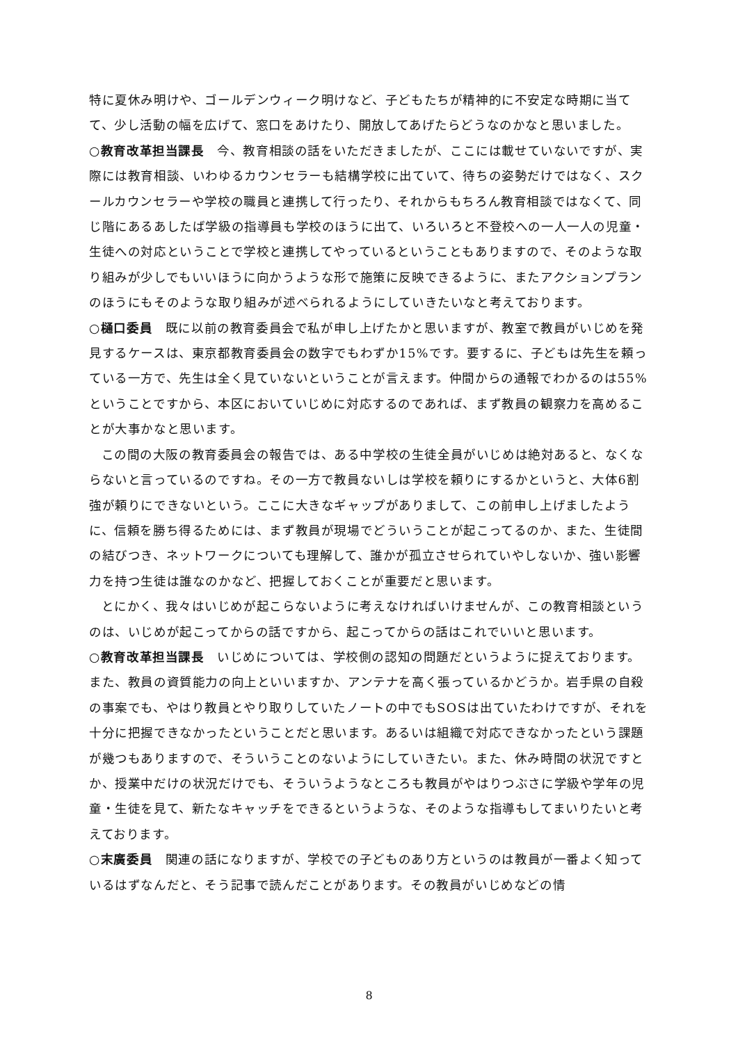特に夏休み明けや、ゴールデンウィーク明けなど、子どもたちが精神的に不安定な時期に当てて、少し活動の幅を広げて、窓口をあけたり、開放してあげたらどうなのかなと思いました。
○教育改革担当課長　今、教育相談の話をいただきましたが、ここには載せていないですが、実際には教育相談、いわゆるカウンセラーも結構学校に出ていて、待ちの姿勢だけではなく、スクールカウンセラーや学校の職員と連携して行ったり、それからもちろん教育相談ではなくて、同じ階にあるあしたば学級の指導員も学校のほうに出て、いろいろと不登校への一人一人の児童・生徒への対応ということで学校と連携してやっているということもありますので、そのような取り組みが少しでもいいほうに向かうような形で施策に反映できるように、またアクションプランのほうにもそのような取り組みが述べられるようにしていきたいなと考えております。
○樋口委員　既に以前の教育委員会で私が申し上げたかと思いますが、教室で教員がいじめを発見するケースは、東京都教育委員会の数字でもわずか15%です。要するに、子どもは先生を頼っている一方で、先生は全く見ていないということが言えます。仲間からの通報でわかるのは55%ということですから、本区においていじめに対応するのであれば、まず教員の観察力を高めることが大事かなと思います。
この間の大阪の教育委員会の報告では、ある中学校の生徒全員がいじめは絶対あると、なくならないと言っているのですね。その一方で教員ないしは学校を頼りにするかというと、大体6割強が頼りにできないという。ここに大きなギャップがありまして、この前申し上げましたように、信頼を勝ち得るためには、まず教員が現場でどういうことが起こってるのか、また、生徒間の結びつき、ネットワークについても理解して、誰かが孤立させられていやしないか、強い影響力を持つ生徒は誰なのかなど、把握しておくことが重要だと思います。
とにかく、我々はいじめが起こらないように考えなければいけませんが、この教育相談というのは、いじめが起こってからの話ですから、起こってからの話はこれでいいと思います。
○教育改革担当課長　いじめについては、学校側の認知の問題だというように捉えております。また、教員の資質能力の向上といいますか、アンテナを高く張っているかどうか。岩手県の自殺の事案でも、やはり教員とやり取りしていたノートの中でもSOSは出ていたわけですが、それを十分に把握できなかったということだと思います。あるいは組織で対応できなかったという課題が幾つもありますので、そういうことのないようにしていきたい。また、休み時間の状況ですとか、授業中だけの状況だけでも、そういうようなところも教員がやはりつぶさに学級や学年の児童・生徒を見て、新たなキャッチをできるというような、そのような指導もしてまいりたいと考えております。
○末廣委員　関連の話になりますが、学校での子どものあり方というのは教員が一番よく知っているはずなんだと、そう記事で読んだことがあります。その教員がいじめなどの情
8